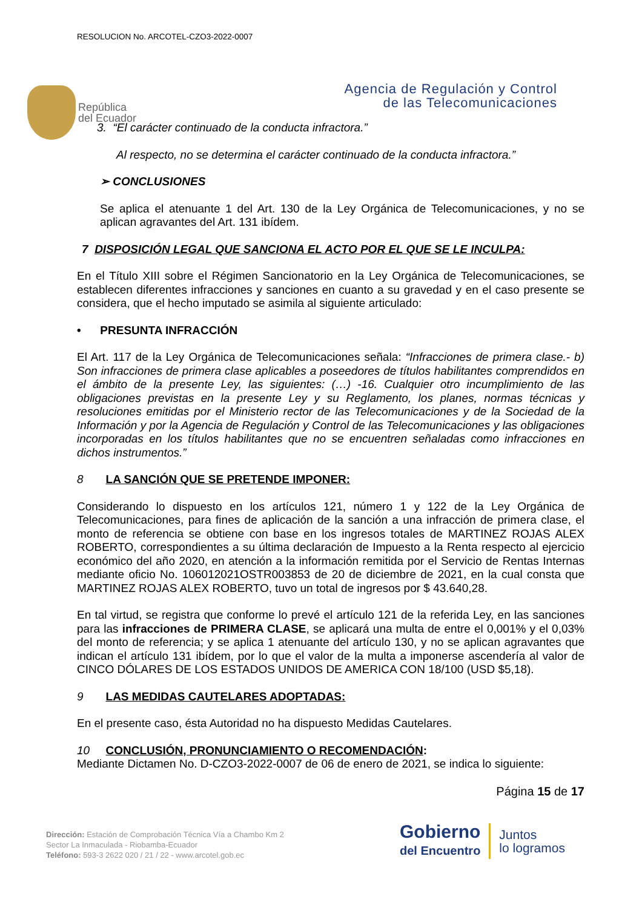RESOLUCION No. ARCOTEL-CZO3-2022-0007
República
del Ecuador
Agencia de Regulación y Control
de las Telecomunicaciones
3. “El carácter continuado de la conducta infractora.”
Al respecto, no se determina el carácter continuado de la conducta infractora.”
➢ CONCLUSIONES
Se aplica el atenuante 1 del Art. 130 de la Ley Orgánica de Telecomunicaciones, y no se aplican agravantes del Art. 131 ibídem.
7 DISPOSICIÓN LEGAL QUE SANCIONA EL ACTO POR EL QUE SE LE INCULPA:
En el Título XIII sobre el Régimen Sancionatorio en la Ley Orgánica de Telecomunicaciones, se establecen diferentes infracciones y sanciones en cuanto a su gravedad y en el caso presente se considera, que el hecho imputado se asimila al siguiente articulado:
• PRESUNTA INFRACCIÓN
El Art. 117 de la Ley Orgánica de Telecomunicaciones señala: “Infracciones de primera clase.- b) Son infracciones de primera clase aplicables a poseedores de títulos habilitantes comprendidos en el ámbito de la presente Ley, las siguientes: (…) -16. Cualquier otro incumplimiento de las obligaciones previstas en la presente Ley y su Reglamento, los planes, normas técnicas y resoluciones emitidas por el Ministerio rector de las Telecomunicaciones y de la Sociedad de la Información y por la Agencia de Regulación y Control de las Telecomunicaciones y las obligaciones incorporadas en los títulos habilitantes que no se encuentren señaladas como infracciones en dichos instrumentos.”
8 LA SANCIÓN QUE SE PRETENDE IMPONER:
Considerando lo dispuesto en los artículos 121, número 1 y 122 de la Ley Orgánica de Telecomunicaciones, para fines de aplicación de la sanción a una infracción de primera clase, el monto de referencia se obtiene con base en los ingresos totales de MARTINEZ ROJAS ALEX ROBERTO, correspondientes a su última declaración de Impuesto a la Renta respecto al ejercicio económico del año 2020, en atención a la información remitida por el Servicio de Rentas Internas mediante oficio No. 106012021OSTR003853 de 20 de diciembre de 2021, en la cual consta que MARTINEZ ROJAS ALEX ROBERTO, tuvo un total de ingresos por $ 43.640,28.
En tal virtud, se registra que conforme lo prevé el artículo 121 de la referida Ley, en las sanciones para las infracciones de PRIMERA CLASE, se aplicará una multa de entre el 0,001% y el 0,03% del monto de referencia; y se aplica 1 atenuante del artículo 130, y no se aplican agravantes que indican el artículo 131 ibídem, por lo que el valor de la multa a imponerse ascendería al valor de CINCO DÓLARES DE LOS ESTADOS UNIDOS DE AMERICA CON 18/100 (USD $5,18).
9 LAS MEDIDAS CAUTELARES ADOPTADAS:
En el presente caso, ésta Autoridad no ha dispuesto Medidas Cautelares.
10 CONCLUSIÓN, PRONUNCIAMIENTO O RECOMENDACIÓN:
Mediante Dictamen No. D-CZO3-2022-0007 de 06 de enero de 2021, se indica lo siguiente:
Página 15 de 17
Dirección: Estación de Comprobación Técnica Vía a Chambo Km 2
Sector La Inmaculada - Riobamba-Ecuador
Teléfono: 593-3 2622 020 / 21 / 22 - www.arcotel.gob.ec
Gobierno
del Encuentro
Juntos
lo logramos